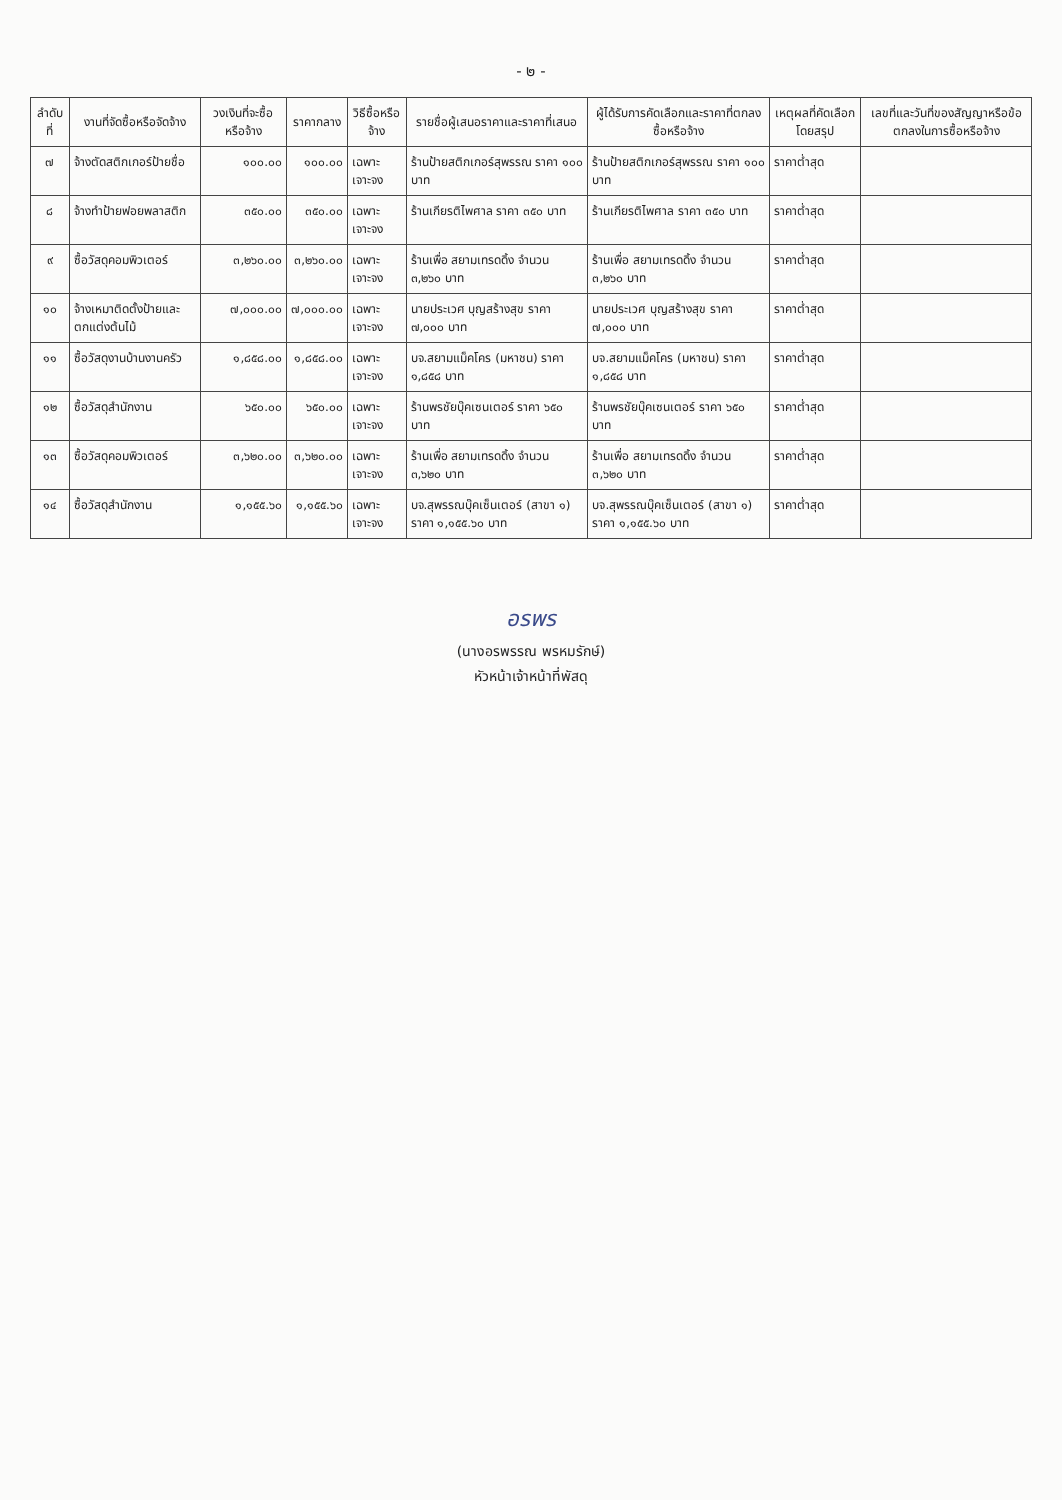- ๒ -
| ลำดับที่ | งานที่จัดซื้อหรือจัดจ้าง | วงเงินที่จะซื้อหรือจ้าง | ราคากลาง | วิธีซื้อหรือจ้าง | รายชื่อผู้เสนอราคาและราคาที่เสนอ | ผู้ได้รับการคัดเลือกและราคาที่ตกลงซื้อหรือจ้าง | เหตุผลที่คัดเลือกโดยสรุป | เลขที่และวันที่ของสัญญาหรือข้อตกลงในการซื้อหรือจ้าง |
| --- | --- | --- | --- | --- | --- | --- | --- | --- |
| ๗ | จ้างตัดสติกเกอร์ป้ายชื่อ | ๑๐๐.๐๐ | ๑๐๐.๐๐ | เฉพาะเจาะจง | ร้านป้ายสติกเกอร์สุพรรณ ราคา ๑๐๐ บาท | ร้านป้ายสติกเกอร์สุพรรณ ราคา ๑๐๐ บาท | ราคาต่ำสุด | |
| ๘ | จ้างทำป้ายฟอยพลาสติก | ๓๕๐.๐๐ | ๓๕๐.๐๐ | เฉพาะเจาะจง | ร้านเกียรติไพศาล ราคา ๓๕๐ บาท | ร้านเกียรติไพศาล ราคา ๓๕๐ บาท | ราคาต่ำสุด | |
| ๙ | ซื้อวัสดุคอมพิวเตอร์ | ๓,๒๖๐.๐๐ | ๓,๒๖๐.๐๐ | เฉพาะเจาะจง | ร้านเพื่อ สยามเทรดดิ้ง จำนวน ๓,๒๖๐ บาท | ร้านเพื่อ สยามเทรดดิ้ง จำนวน ๓,๒๖๐ บาท | ราคาต่ำสุด | |
| ๑๐ | จ้างเหมาติดตั้งป้ายและตกแต่งต้นไม้ | ๗,๐๐๐.๐๐ | ๗,๐๐๐.๐๐ | เฉพาะเจาะจง | นายประเวศ บุญสร้างสุข ราคา ๗,๐๐๐ บาท | นายประเวศ บุญสร้างสุข ราคา ๗,๐๐๐ บาท | ราคาต่ำสุด | |
| ๑๑ | ซื้อวัสดุงานบ้านงานครัว | ๑,๘๕๘.๐๐ | ๑,๘๕๘.๐๐ | เฉพาะเจาะจง | บจ.สยามแม็คโคร (มหาชน) ราคา ๑,๘๕๘ บาท | บจ.สยามแม็คโคร (มหาชน) ราคา ๑,๘๕๘ บาท | ราคาต่ำสุด | |
| ๑๒ | ซื้อวัสดุสำนักงาน | ๖๕๐.๐๐ | ๖๕๐.๐๐ | เฉพาะเจาะจง | ร้านพรชัยบุ๊คเซนเตอร์ ราคา ๖๕๐ บาท | ร้านพรชัยบุ๊คเซนเตอร์ ราคา ๖๕๐ บาท | ราคาต่ำสุด | |
| ๑๓ | ซื้อวัสดุคอมพิวเตอร์ | ๓,๖๒๐.๐๐ | ๓,๖๒๐.๐๐ | เฉพาะเจาะจง | ร้านเพื่อ สยามเทรดดิ้ง จำนวน ๓,๖๒๐ บาท | ร้านเพื่อ สยามเทรดดิ้ง จำนวน ๓,๖๒๐ บาท | ราคาต่ำสุด | |
| ๑๔ | ซื้อวัสดุสำนักงาน | ๑,๑๕๕.๖๐ | ๑,๑๕๕.๖๐ | เฉพาะเจาะจง | บจ.สุพรรณบุ๊คเซ็นเตอร์ (สาขา ๑) ราคา ๑,๑๕๕.๖๐ บาท | บจ.สุพรรณบุ๊คเซ็นเตอร์ (สาขา ๑) ราคา ๑,๑๕๕.๖๐ บาท | ราคาต่ำสุด | |
อรพร
(นางอรพรรณ พรหมรักษ์)
หัวหน้าเจ้าหน้าที่พัสดุ